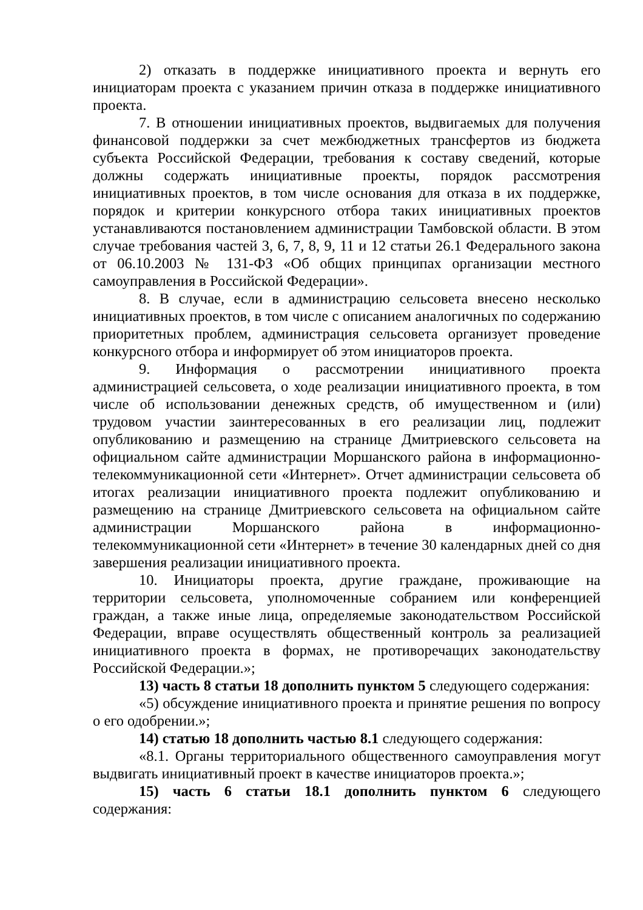2) отказать в поддержке инициативного проекта и вернуть его инициаторам проекта с указанием причин отказа в поддержке инициативного проекта.
7. В отношении инициативных проектов, выдвигаемых для получения финансовой поддержки за счет межбюджетных трансфертов из бюджета субъекта Российской Федерации, требования к составу сведений, которые должны содержать инициативные проекты, порядок рассмотрения инициативных проектов, в том числе основания для отказа в их поддержке, порядок и критерии конкурсного отбора таких инициативных проектов устанавливаются постановлением администрации Тамбовской области. В этом случае требования частей 3, 6, 7, 8, 9, 11 и 12 статьи 26.1 Федерального закона от 06.10.2003 № 131-ФЗ «Об общих принципах организации местного самоуправления в Российской Федерации».
8. В случае, если в администрацию сельсовета внесено несколько инициативных проектов, в том числе с описанием аналогичных по содержанию приоритетных проблем, администрация сельсовета организует проведение конкурсного отбора и информирует об этом инициаторов проекта.
9. Информация о рассмотрении инициативного проекта администрацией сельсовета, о ходе реализации инициативного проекта, в том числе об использовании денежных средств, об имущественном и (или) трудовом участии заинтересованных в его реализации лиц, подлежит опубликованию и размещению на странице Дмитриевского сельсовета на официальном сайте администрации Моршанского района в информационно-телекоммуникационной сети «Интернет». Отчет администрации сельсовета об итогах реализации инициативного проекта подлежит опубликованию и размещению на странице Дмитриевского сельсовета на официальном сайте администрации Моршанского района в информационно-телекоммуникационной сети «Интернет» в течение 30 календарных дней со дня завершения реализации инициативного проекта.
10. Инициаторы проекта, другие граждане, проживающие на территории сельсовета, уполномоченные собранием или конференцией граждан, а также иные лица, определяемые законодательством Российской Федерации, вправе осуществлять общественный контроль за реализацией инициативного проекта в формах, не противоречащих законодательству Российской Федерации.»;
13) часть 8 статьи 18 дополнить пунктом 5 следующего содержания:
«5) обсуждение инициативного проекта и принятие решения по вопросу о его одобрении.»;
14) статью 18 дополнить частью 8.1 следующего содержания:
«8.1. Органы территориального общественного самоуправления могут выдвигать инициативный проект в качестве инициаторов проекта.»;
15) часть 6 статьи 18.1 дополнить пунктом 6 следующего содержания: